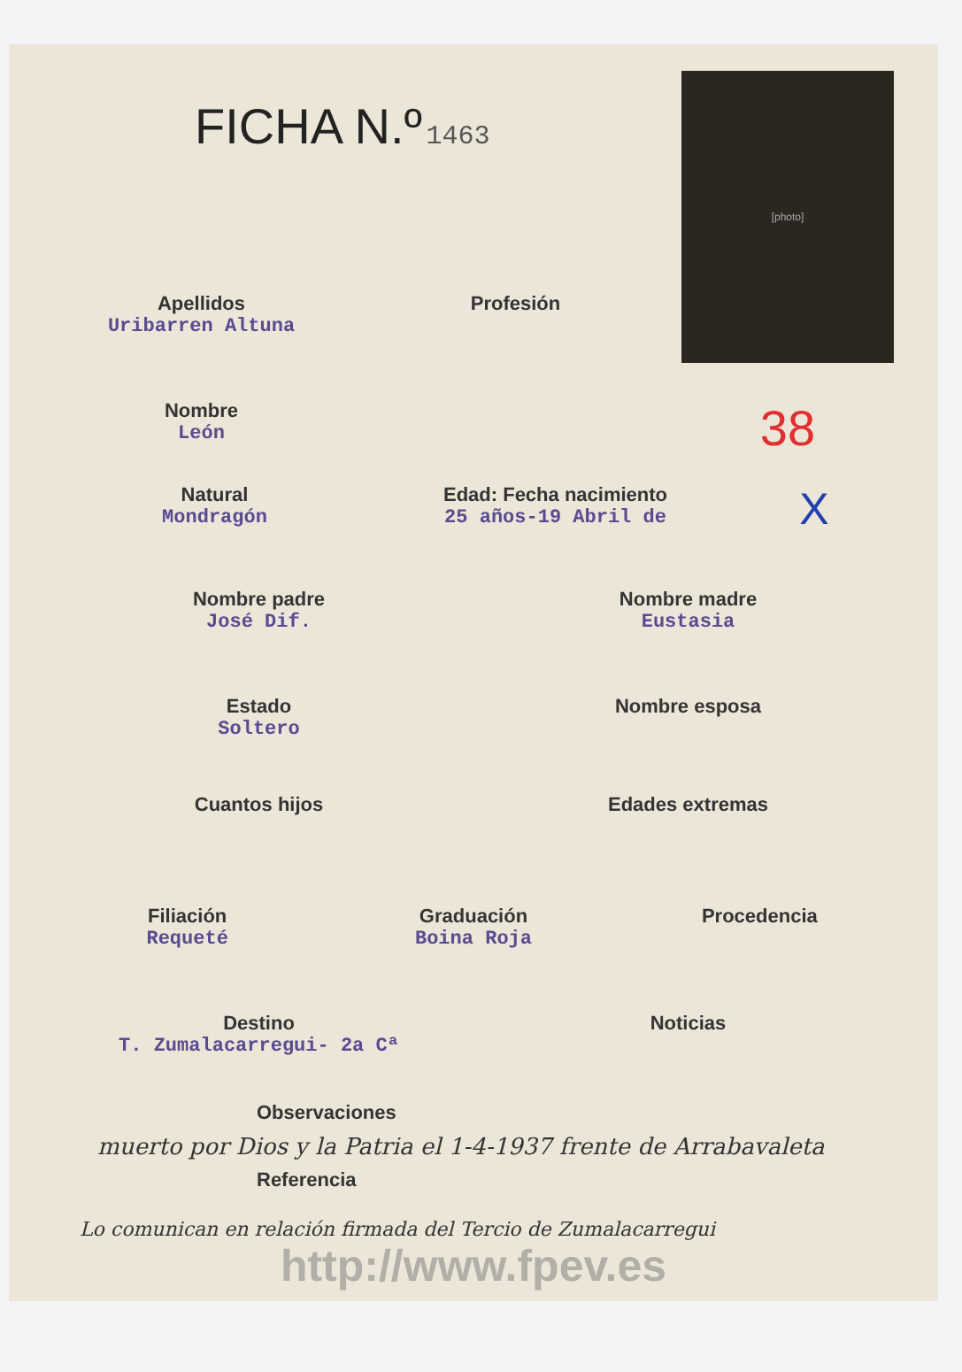FICHA N.º 1463
[photo]
Apellidos
Uribarren Altuna
Profesión
Nombre
León
38
Natural
Mondragón
Edad: Fecha nacimiento
25 años-19 Abril de
X
Nombre padre
José Dif.
Nombre madre
Eustasia
Estado
Soltero
Nombre esposa
Cuantos hijos Edades extremas
Filiación
Requeté
Graduación
Boina Roja
Procedencia
Destino
T. Zumalacarregui- 2a Cª
Noticias
Observaciones
muerto por Dios y la Patria el 1-4-1937 frente de Arrabavaleta
Referencia
Lo comunican en relación firmada del Tercio de Zumalacarregui
http://www.fpev.es